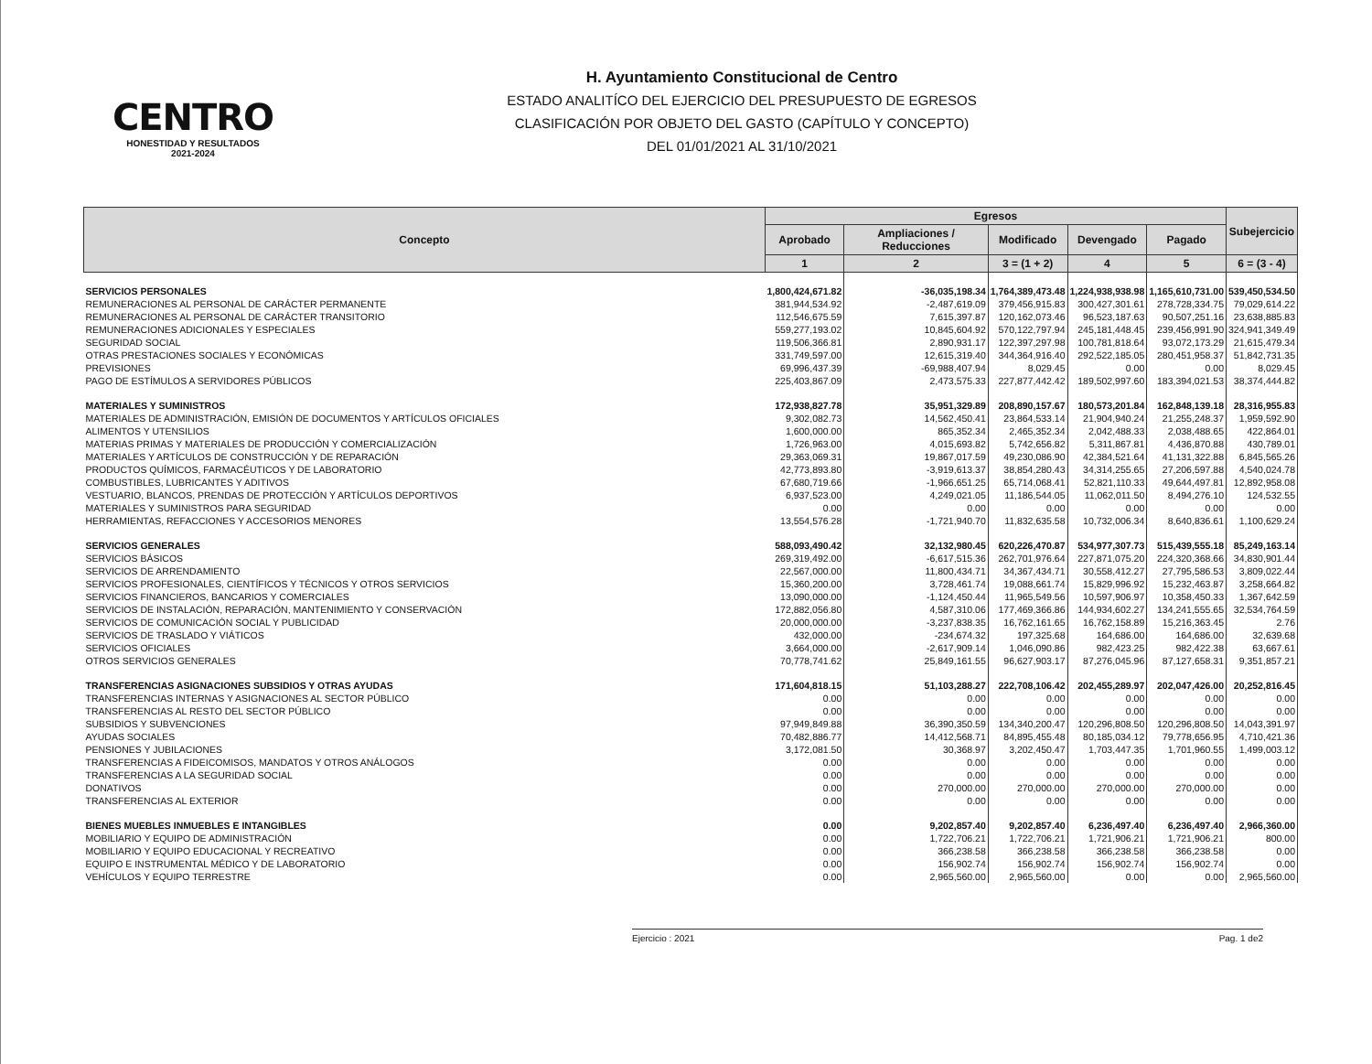CENTRO
HONESTIDAD Y RESULTADOS
2021-2024
H. Ayuntamiento Constitucional de Centro
ESTADO ANALITÍCO DEL EJERCICIO DEL PRESUPUESTO DE EGRESOS
CLASIFICACIÓN POR OBJETO DEL GASTO (CAPÍTULO Y CONCEPTO)
DEL 01/01/2021 AL 31/10/2021
| Concepto | Egresos | | | | | Subejercicio |
| --- | --- | --- | --- | --- | --- | --- |
| | Aprobado | Ampliaciones / Reducciones | Modificado | Devengado | Pagado | |
| | 1 | 2 | 3 = (1 + 2) | 4 | 5 | 6 = (3 - 4) |
| SERVICIOS PERSONALES | 1,800,424,671.82 | -36,035,198.34 | 1,764,389,473.48 | 1,224,938,938.98 | 1,165,610,731.00 | 539,450,534.50 |
| REMUNERACIONES AL PERSONAL DE CARÁCTER PERMANENTE | 381,944,534.92 | -2,487,619.09 | 379,456,915.83 | 300,427,301.61 | 278,728,334.75 | 79,029,614.22 |
| REMUNERACIONES AL PERSONAL DE CARÁCTER TRANSITORIO | 112,546,675.59 | 7,615,397.87 | 120,162,073.46 | 96,523,187.63 | 90,507,251.16 | 23,638,885.83 |
| REMUNERACIONES ADICIONALES Y ESPECIALES | 559,277,193.02 | 10,845,604.92 | 570,122,797.94 | 245,181,448.45 | 239,456,991.90 | 324,941,349.49 |
| SEGURIDAD SOCIAL | 119,506,366.81 | 2,890,931.17 | 122,397,297.98 | 100,781,818.64 | 93,072,173.29 | 21,615,479.34 |
| OTRAS PRESTACIONES SOCIALES Y ECONÓMICAS | 331,749,597.00 | 12,615,319.40 | 344,364,916.40 | 292,522,185.05 | 280,451,958.37 | 51,842,731.35 |
| PREVISIONES | 69,996,437.39 | -69,988,407.94 | 8,029.45 | 0.00 | 0.00 | 8,029.45 |
| PAGO DE ESTÍMULOS A SERVIDORES PÚBLICOS | 225,403,867.09 | 2,473,575.33 | 227,877,442.42 | 189,502,997.60 | 183,394,021.53 | 38,374,444.82 |
| MATERIALES Y SUMINISTROS | 172,938,827.78 | 35,951,329.89 | 208,890,157.67 | 180,573,201.84 | 162,848,139.18 | 28,316,955.83 |
| MATERIALES DE ADMINISTRACIÓN, EMISIÓN DE DOCUMENTOS Y ARTÍCULOS OFICIALES | 9,302,082.73 | 14,562,450.41 | 23,864,533.14 | 21,904,940.24 | 21,255,248.37 | 1,959,592.90 |
| ALIMENTOS Y UTENSILIOS | 1,600,000.00 | 865,352.34 | 2,465,352.34 | 2,042,488.33 | 2,038,488.65 | 422,864.01 |
| MATERIAS PRIMAS Y MATERIALES DE PRODUCCIÓN Y COMERCIALIZACIÓN | 1,726,963.00 | 4,015,693.82 | 5,742,656.82 | 5,311,867.81 | 4,436,870.88 | 430,789.01 |
| MATERIALES Y ARTÍCULOS DE CONSTRUCCIÓN Y DE REPARACIÓN | 29,363,069.31 | 19,867,017.59 | 49,230,086.90 | 42,384,521.64 | 41,131,322.88 | 6,845,565.26 |
| PRODUCTOS QUÍMICOS, FARMACÉUTICOS Y DE LABORATORIO | 42,773,893.80 | -3,919,613.37 | 38,854,280.43 | 34,314,255.65 | 27,206,597.88 | 4,540,024.78 |
| COMBUSTIBLES, LUBRICANTES Y ADITIVOS | 67,680,719.66 | -1,966,651.25 | 65,714,068.41 | 52,821,110.33 | 49,644,497.81 | 12,892,958.08 |
| VESTUARIO, BLANCOS, PRENDAS DE PROTECCIÓN Y ARTÍCULOS DEPORTIVOS | 6,937,523.00 | 4,249,021.05 | 11,186,544.05 | 11,062,011.50 | 8,494,276.10 | 124,532.55 |
| MATERIALES Y SUMINISTROS PARA SEGURIDAD | 0.00 | 0.00 | 0.00 | 0.00 | 0.00 | 0.00 |
| HERRAMIENTAS, REFACCIONES Y ACCESORIOS MENORES | 13,554,576.28 | -1,721,940.70 | 11,832,635.58 | 10,732,006.34 | 8,640,836.61 | 1,100,629.24 |
| SERVICIOS GENERALES | 588,093,490.42 | 32,132,980.45 | 620,226,470.87 | 534,977,307.73 | 515,439,555.18 | 85,249,163.14 |
| SERVICIOS BÁSICOS | 269,319,492.00 | -6,617,515.36 | 262,701,976.64 | 227,871,075.20 | 224,320,368.66 | 34,830,901.44 |
| SERVICIOS DE ARRENDAMIENTO | 22,567,000.00 | 11,800,434.71 | 34,367,434.71 | 30,558,412.27 | 27,795,586.53 | 3,809,022.44 |
| SERVICIOS PROFESIONALES, CIENTÍFICOS Y TÉCNICOS Y OTROS SERVICIOS | 15,360,200.00 | 3,728,461.74 | 19,088,661.74 | 15,829,996.92 | 15,232,463.87 | 3,258,664.82 |
| SERVICIOS FINANCIEROS, BANCARIOS Y COMERCIALES | 13,090,000.00 | -1,124,450.44 | 11,965,549.56 | 10,597,906.97 | 10,358,450.33 | 1,367,642.59 |
| SERVICIOS DE INSTALACIÓN, REPARACIÓN, MANTENIMIENTO Y CONSERVACIÓN | 172,882,056.80 | 4,587,310.06 | 177,469,366.86 | 144,934,602.27 | 134,241,555.65 | 32,534,764.59 |
| SERVICIOS DE COMUNICACIÓN SOCIAL Y PUBLICIDAD | 20,000,000.00 | -3,237,838.35 | 16,762,161.65 | 16,762,158.89 | 15,216,363.45 | 2.76 |
| SERVICIOS DE TRASLADO Y VIÁTICOS | 432,000.00 | -234,674.32 | 197,325.68 | 164,686.00 | 164,686.00 | 32,639.68 |
| SERVICIOS OFICIALES | 3,664,000.00 | -2,617,909.14 | 1,046,090.86 | 982,423.25 | 982,422.38 | 63,667.61 |
| OTROS SERVICIOS GENERALES | 70,778,741.62 | 25,849,161.55 | 96,627,903.17 | 87,276,045.96 | 87,127,658.31 | 9,351,857.21 |
| TRANSFERENCIAS ASIGNACIONES SUBSIDIOS Y OTRAS AYUDAS | 171,604,818.15 | 51,103,288.27 | 222,708,106.42 | 202,455,289.97 | 202,047,426.00 | 20,252,816.45 |
| TRANSFERENCIAS INTERNAS Y ASIGNACIONES AL SECTOR PÚBLICO | 0.00 | 0.00 | 0.00 | 0.00 | 0.00 | 0.00 |
| TRANSFERENCIAS AL RESTO DEL SECTOR PÚBLICO | 0.00 | 0.00 | 0.00 | 0.00 | 0.00 | 0.00 |
| SUBSIDIOS Y SUBVENCIONES | 97,949,849.88 | 36,390,350.59 | 134,340,200.47 | 120,296,808.50 | 120,296,808.50 | 14,043,391.97 |
| AYUDAS SOCIALES | 70,482,886.77 | 14,412,568.71 | 84,895,455.48 | 80,185,034.12 | 79,778,656.95 | 4,710,421.36 |
| PENSIONES Y JUBILACIONES | 3,172,081.50 | 30,368.97 | 3,202,450.47 | 1,703,447.35 | 1,701,960.55 | 1,499,003.12 |
| TRANSFERENCIAS A FIDEICOMISOS, MANDATOS Y OTROS ANÁLOGOS | 0.00 | 0.00 | 0.00 | 0.00 | 0.00 | 0.00 |
| TRANSFERENCIAS A LA SEGURIDAD SOCIAL | 0.00 | 0.00 | 0.00 | 0.00 | 0.00 | 0.00 |
| DONATIVOS | 0.00 | 270,000.00 | 270,000.00 | 270,000.00 | 270,000.00 | 0.00 |
| TRANSFERENCIAS AL EXTERIOR | 0.00 | 0.00 | 0.00 | 0.00 | 0.00 | 0.00 |
| BIENES MUEBLES INMUEBLES E INTANGIBLES | 0.00 | 9,202,857.40 | 9,202,857.40 | 6,236,497.40 | 6,236,497.40 | 2,966,360.00 |
| MOBILIARIO Y EQUIPO DE ADMINISTRACIÓN | 0.00 | 1,722,706.21 | 1,722,706.21 | 1,721,906.21 | 1,721,906.21 | 800.00 |
| MOBILIARIO Y EQUIPO EDUCACIONAL Y RECREATIVO | 0.00 | 366,238.58 | 366,238.58 | 366,238.58 | 366,238.58 | 0.00 |
| EQUIPO E INSTRUMENTAL MÉDICO Y DE LABORATORIO | 0.00 | 156,902.74 | 156,902.74 | 156,902.74 | 156,902.74 | 0.00 |
| VEHÍCULOS Y EQUIPO TERRESTRE | 0.00 | 2,965,560.00 | 2,965,560.00 | 0.00 | 0.00 | 2,965,560.00 |
Ejercicio : 2021 Pag. 1 de2